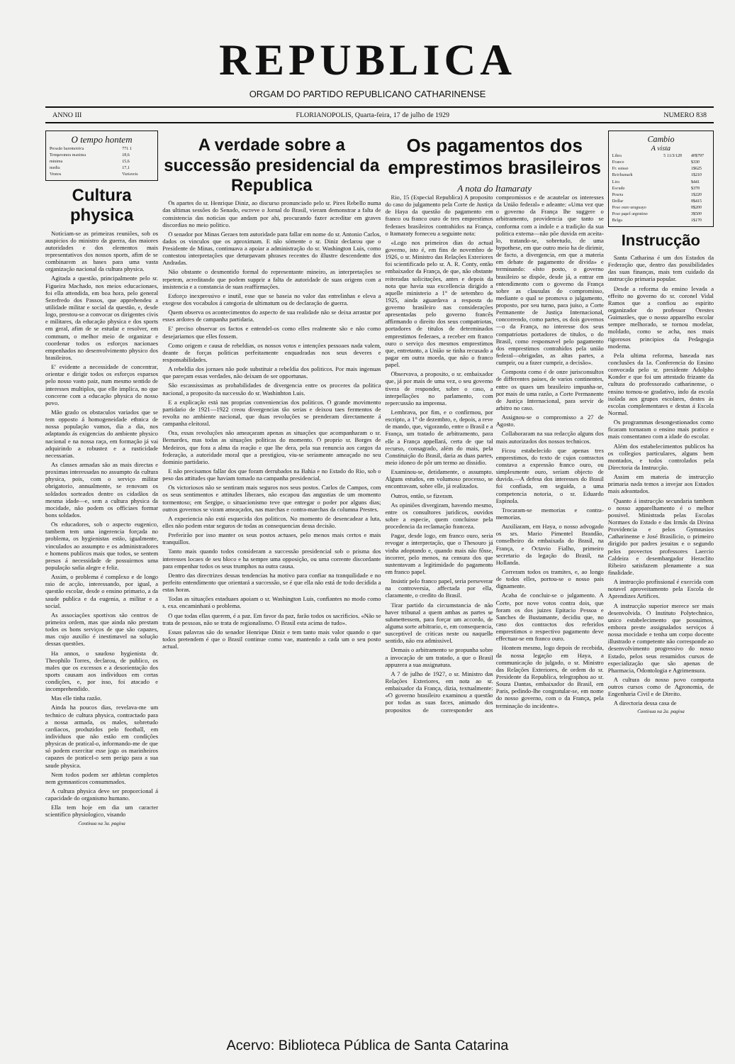REPUBLICA
ORGAM DO PARTIDO REPUBLICANO CATHARINENSE
ANNO III FLORIANOPOLIS, Quarta-feira, 17 de julho de 1929 NUMERO 838
O tempo hontem
| Pressão barometrica | 771 1 |
| Temperatura maxima | 18,6 |
| minima | 15,6 |
| media | 17,1 |
| Ventos | Variaveis |
Cultura physica
Noticiam-se as primeiras reuniões, sob os auspicios do ministro da guerra, das maiores autoridades e dos elementos mais representativos dos nossos sports, afim de se combinarem as bases para uma vasta organização nacional da cultura physica.
Agitada a questão, principalmente pelo sr. Figueira Machado, nos meios educacionaes, foi ella attendida, em boa hora, pelo general Sezefredo dos Passos, que apprehendeu a utilidade militar e social da questão, e, desde logo, prestou-se a convocar os dirigentes civis e militares, da educação physica e dos sports em geral, afim de se estudar e resolver, em commum, o melhor meio de organizar e coordenar todos os esforços nacionaes empenhados no desenvolvimento physico dos brasileiros.
E' evidente a necessidade de concentrar, orientar e dirigir todos os esforços esparsos pelo nosso vasto paiz, num mesmo sentido de interesses multiplos, que elle implica, no que concerne com a educação physica do nosso povo.
Mão grado os obstaculos variados que se tem opposto á homogeneidade ethnica de nossa população vamos, dia a dia, nos adaptando ás exigencias do ambiente physico nacional e na nossa raça, em formação já vai adquirindo a robustez e a rusticidade necessarias.
As classes armadas são as mais directas e proximas interessadas no assumpto da cultura physica, pois, com o serviço militar obrigatorio, annualmente, se renovam os soldados sorteados dentre os cidadãos da mesma idade—e, sem a cultura physica da mocidade, não podem os officiaes formar bons soldados.
Os educadores, sob o aspecto eugenico, tambem tem uma ingerencia forçada no problema, os hygienistas estão, igualmente, vinculados ao assumpto e os administradores e homens publicos mais que todos, se sentem presos á necessidade de possuirmos uma população sadia alegre e feliz.
Assim, o problema é complexo e de longo raio de acção, interessando, por igual, a questão escolar, desde o ensino primario, a da saude publica e da eugenia, a militar e a social.
As associações sportivas são centros de primeira ordem, mas que ainda não prestam todos os bons serviços de que são capazes, mas cujo auxilio é inestimavel na solução dessas questões.
Ha annos, o saudoso hygienista dr. Theophilo Torres, declarou, de publico, os males que os excessos e a desorientação dos sports causam aos individuos em certas condições, e, por isso, foi atacado e incomprehendido.
Mas elle tinha razão.
Ainda ha poucos dias, revelava-me um technico de cultura physica, contractado para a nossa armada, os males, sobretudo cardiacos, produzidos pelo football, em individuos que não estão em condições physicas de pratical-o, informando-me de que só podem exercitar esse jogo os marinheiros capazes de praticel-o sem perigo para a sua saude physica.
Nem todos podem ser athletas completos nem gymnasticos consummados.
A cultura physica deve ser proporcional á capacidade do organismo humano.
Ella tem hoje em dia um caracter scientifico physiologico, visando
Continua na 3a. pagina
A verdade sobre a successão presidencial da Republica
Os apartes do sr. Henrique Diniz, ao discurso pronunciado pelo sr. Pires Rebello numa das ultimas sessões do Senado, escreve o Jornal do Brasil, vieram demonstrar a falta de consistencia das noticias que andam por ahi, procurando fazer acreditar em graves discordias no meio politico.
O senador por Minas Geraes tem autoridade para fallar em nome do sr. Antonio Carlos, dados os vinculos que os aproximam. E não sómente o sr. Diniz declarou que o Presidente de Minas, continuava a apoiar a administração do sr. Washington Luis, como contestou interpretações que deturpavam phrases recentes do illustre descendente dos Andradas.
Não obstante o desmentido formal do representante mineiro, as interpretações se repetem, acreditando que podem supprir a falta de autoridade de suas origens com a insistencia e a constancia de suas reaffirmações.
Esforço inexpressivo e inutil, esse que se baseia no valor das entrelinhas e eleva a exegese dos vocabulos á categoria de ultimatum ou de declaração de guerra.
Quem observa os acontecimentos do aspecto de sua realidade não se deixa arrastar por esses ardores de campanha partidaria.
E' preciso observar os factos e entendel-os como elles realmente são e não como desejariamos que elles fossem.
Como origem e causa de rebeldias, os nossos votos e intenções pessoaes nada valem, deante de forças politicas perfeitamente enquadradas nos seus deveres e responsabilidades.
A rebeldia dos jornaes não pode substituir a rebeldia dos politicos. Por mais ingenuas que pareçam essas verdades, não deixam de ser opportunas.
São escassissimas as probabilidades de divergencia entre os proceres da politica nacional, a proposito da successão do sr. Washinhton Luis.
E a explicação está nas proprias conveniencias dos politicos. O grande movimento partidario de 1921—1922 creou divergencias tão serias e deixou taes fermentos de revolta no ambiente nacional, que duas revoluções se prenderam directamente á campanha eleitoral.
Ora, essas revoluções não ameaçaram apenas as situações que acompanharam o sr. Bernardes, mas todas as situações politicas do momento. O proprio sr. Borges de Medeiros, que fora a alma da reação e que lhe dera, pela sua renuncia aos cargos da federação, a autoridade moral que a prestigiou, viu-se seriamente ameaçado no seu dominio partidario.
E não precisamos fallar dos que foram derrubados na Bahia e no Estado do Rio, sob o peso das attitudes que haviam tomado na campanha presidencial.
Os victoriosos não se sentiram mais seguros nos seus postos. Carlos de Campos, com os seus sentimentos e attitudes liberaes, não escapou das angustias de um momento tormentoso; em Sergipe, o situacionismo teve que entregar o poder por alguns dias; outros governos se viram ameaçados, nas marchas e contra-marchas da columna Prestes.
A experiencia não está esquecida dos politicos. No momento de desencadear a luta, elles não podem estar seguros de todas as consequencias dessa decisão.
Preferirão por isso manter os seus postos actuaes, pelo menos mais certos e mais tranquillos.
Tanto mais quando todos consideram a successão presidencial sob o prisma dos interesses locaes de seu bloco e ha sempre uma opposição, ou uma corrente discordante para empenhar todos os seus trumphos na outra causa.
Dentro das directrizes dessas tendencias ha motivo para confiar na tranquilidade e no perfeito entendimento que orientará a successão, se é que ella não está de todo decidida a estas horas.
Todas as situações estaduaes apoiam o sr. Washington Luis, confiantes no modo como s. exa. encaminhará o problema.
O que todas ellas querem, é a paz. Em favor da paz, farão todos os sacrificios. «Não se trata de pessoas, não se trata de regionalismo. O Brasil esta acima de tudo».
Essas palavras são do senador Henrique Diniz e tem tanto mais valor quando o que todos pretendem é que o Brasil continue como vae, mantendo a cada um o seu posto actual.
Os pagamentos dos emprestimos brasileiros
A nota do Itamaraty
Rio, 15 (Especial Republica) A proposito do caso do julgamento pela Corte de Justiça de Haya da questão do pagamento em franco ou franco ouro de tres emprestimos federaes brasileiros contrahidos na França, o Itamaraty forneceu a seguinte nota:
«Logo nos primeiros dias do actual governo, isto é, em fins de novembro de 1926, o sr. Ministro das Relações Exteriores foi scientificado pelo sr. A. R. Conty, então embaixador da França, de que, não obstante reiteradas solicitações, antes e depois da nota que havia sua excellencia dirigido a aquelle ministerio a 1° de setembro de 1925, ainda aguardava a resposta do governo brasileiro nas considerações apresentadas pelo governo francês affirmando o direito dos seus compatriotas, portadores de titulos de determinados emprestimos federaes, a receber em franco ouro o serviço dos mesmos emprestimos que, entretanto, a União se tinha recusado a pagar em outra moeda, que não o franco papel.
Observava, a proposito, o sr. embaixador que, já por mais de uma vez, o seu governo tivera de responder, sobre o caso, a interpellações no parlamento, com repercussão na imprensa.
Lembrava, por fim, e o confirmou, por escripto, a 1° de dezembro, e, depois, a reve de mando, que, vigorando, entre o Brasil e a França, um tratado de arbitramento, para elle a França appellará, certa de que tal recurso, consagrado, além do mais, pela Constituição do Brasil, daria as duas partes, meio idoneo de pôr um termo ao dissidio.
Examinou-se, detidamente, o assumpto. Alguns estudos, em volumoso processo, se encontravam, sobre elle, já realizados.
Outros, então, se fizeram.
As opiniões divergiram, havendo mesmo, entre os consultores juridicos, ouvidos sobre a especie, quem concluisse pela procedencia da reclamação franceza.
Pagar, desde logo, em franco ouro, seria revogar a interpretação, que o Thesouro já vinha adoptando e, quando mais não fôsse, incorrer, pelo menos, na censura dos que sustentavam a legitimidade do pagamento em franco papel.
Insistir pelo franco papel, seria perseverar na controversia, affectada por ella, claramente, o credito do Brasil.
Tirar partido da circumstancia de não haver tribunal a quem ambas as partes se submettessem, para forçar um accordo, de alguma sorte arbitrario, e, em consequencia, susceptivel de criticas neste ou naquelle sentido, não era admissivel.
Demais o arbitramento se propunha sobre a invocação de um tratado, a que o Brasil appuzera a sua assignatura.
A 7 de julho de 1927, o sr. Ministro das Relações Exteriores, em nota ao sr. embaixador da França, dizia, textualmente: «O governo brasileiro examinou a questão por todas as suas faces, animado dos propositos de corresponder aos compromissos e de acautelar os interesses da União federal» e adeante: «Uma vez que o governo da França lhe suggere o arbitramento, providencia que tanto se conforma com a indole e a tradição da sua politica externa—não põe duvida em aceita-lo, tratando-se, sobretudo, de uma hypothese, em que outro meio ha de dirimir, de facto, a divergencia, em que a materia em debate de pagamento de divida» e terminando: «Isto posto, o governo brasileiro se dispõe, desde já, a entrar em entendimento com o governo da França sobre as clausulas do compromisso, mediante o qual se promova o julgamento, proposto, por seu turno, para juiso, a Corte Permanente de Justiça Internacional, concorrendo, como partes, os dois governos—o da França, no interesse dos seus compatriotas portadores de titulos, o do Brasil, como responsavel pelo pagamento dos emprestimos contrahidos pela união federal—obrigadas, as altas partes, a cumprir, ou a fazer cumprir, a decisão».
Composta como é de onze jurisconsultos de differentes paises, de varios continentes, entre os quaes um brasileiro impunha-se, por mais de uma razão, a Corte Permanente de Justiça Internacional, para servir de arbitro no caso.
Assignou-se o compromisso a 27 de Agosto.
Collaboraram na sua redacção alguns dos mais autorizados dos nossos technicos.
Ficou estabelecido que apenas tres emprestimos, do texto de cujos contractos constava a expressão franco ouro, ou simplesmente ouro, seriam objecto de duvida.—A defesa dos interesses do Brasil foi confiada, em seguida, a uma competencia notoria, o sr. Eduardo Espinola.
Trocaram-se memorias e contra-memorias.
Auxiliaram, em Haya, o nosso advogado os srs. Mario Pimentel Brandão, conselheiro da embaixada do Brasil, na França, e Octavio Fialho, primeiro secretario da legação do Brasil, na Hollanda.
Correram todos os tramites, e, ao longo de todos elles, portou-se o nosso pais dignamente.
Acaba de concluir-se o julgamento. A Corte, por nove votos contra dois, que foram os dos juizes Epitacio Pessoa e Sanches de Bustamante, decidiu que, no caso dos contractos dos referidos emprestimos o respectivo pagamento deve effectuar-se em franco ouro.
Hontem mesmo, logo depois de recebida, da nossa legação em Haya, a communicação do julgado, o sr. Ministro das Relações Exteriores, de ordem do sr. Presidente da Republica, telegraphou ao sr. Souza Dantas, embaixador do Brasil, em Paris, pedindo-lhe congratular-se, em nome do nosso governo, com o da França, pela terminação do incidente».
Cambio
A vista
| Libra | 5 11/3/128 | 40$797 |
| Franco | | $330 |
| Fr. suisso | | 1$625 |
| Reichsmark | | 1$210 |
| Lira | | $441 |
| Escudo | | $378 |
| Peseta | | 1$220 |
| Dollar | | 8$415 |
| Peso ouro uruguayo | | 8$200 |
| Peso papel argentino | | 3$500 |
| Belga | | 1$170 |
Instrucção
Santa Catharina é um dos Estados da Federação que, dentro das possibilidades das suas finanças, mais tem cuidado da instrucção primaria popular.
Desde a reforma do ensino levada a effeito no governo do sr. coronel Vidal Ramos que a confiou ao espirito organizador do professor Orestes Guimarães, que o nosso apparelho escolar sempre melhorado, se tornou modelar, moldado, como se acha, nos mais rigorosos principios da Pedagogia moderna.
Pela ultima reforma, baseada nas conclusões da 1a. Conferencia do Ensino convocada pelo sr. presidente Adolpho Konder e que foi um attestado frizante da cultura do professorado catharinense, o ensino tornou-se gradativo, indo da escola isolada aos grupos escolares, destes ás escolas complementares e destas á Escola Normal.
Os programmas desongestionados como ficaram tornaram o ensino mais pratico e mais consentaneo com a idade do escolar.
Além dos estabelecimentos publicos ha os collegios particulares, alguns bem montados, e todos controlados pela Directoria da Instrucção.
Assim em materia de instrucção primaria nada temos a invejar aos Estados mais adeantados.
Quanto á instrucção secundaria tambem o nosso apparelhamento é o melhor possivel. Ministrada pelas Escolas Normaes do Estado e das Irmãs da Divina Providencia e pelos Gymnasios Catharinense e José Brasilicio, o primeiro dirigido por padres jesuitas e o segundo pelos provectos professores Laercio Caldeira e desembargador Heraclito Ribeiro satisfazem plenamente a sua finalidade.
A instrucção profissional é exercida com notavel aproveitamento pela Escola de Aprendizes Artifices.
A instrucção superior merece ser mais desenvolvida. O Instituto Polytechnico, unico estabelecimento que possuimos, embora preste assignalados serviços á nossa mocidade e tenha um corpo docente illustrado e competente não corresponde ao desenvolvimento progressivo do nosso Estado, pelos seus resumidos cursos de especialização que são apenas de Pharmacia, Odontologia e Agrimensura.
A cultura do nosso povo comporta outros cursos como de Agronomia, de Engenharia Civil e de Direito.
A directoria dessa casa de
Continua na 2a. pagina
Acervo: Biblioteca Pública de Santa Catarina